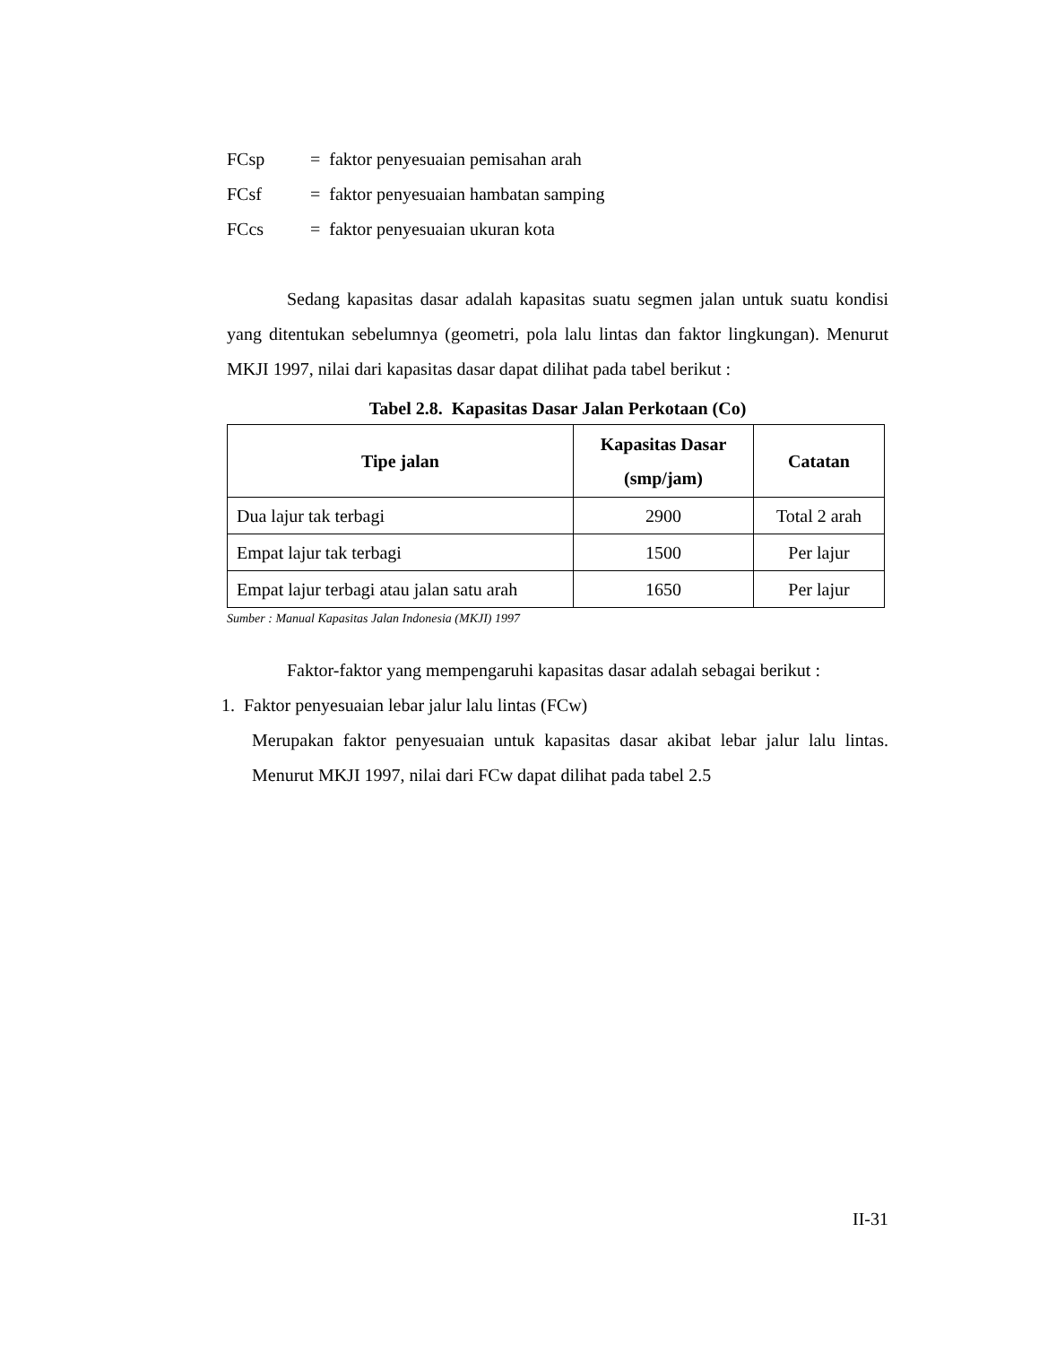FCsp = faktor penyesuaian pemisahan arah
FCsf = faktor penyesuaian hambatan samping
FCcs = faktor penyesuaian ukuran kota
Sedang kapasitas dasar adalah kapasitas suatu segmen jalan untuk suatu kondisi yang ditentukan sebelumnya (geometri, pola lalu lintas dan faktor lingkungan). Menurut MKJI 1997, nilai dari kapasitas dasar dapat dilihat pada tabel berikut :
Tabel 2.8. Kapasitas Dasar Jalan Perkotaan (Co)
| Tipe jalan | Kapasitas Dasar (smp/jam) | Catatan |
| --- | --- | --- |
| Dua lajur tak terbagi | 2900 | Total 2 arah |
| Empat lajur tak terbagi | 1500 | Per lajur |
| Empat lajur terbagi atau jalan satu arah | 1650 | Per lajur |
Sumber : Manual Kapasitas Jalan Indonesia (MKJI) 1997
Faktor-faktor yang mempengaruhi kapasitas dasar adalah sebagai berikut :
1. Faktor penyesuaian lebar jalur lalu lintas (FCw)
Merupakan faktor penyesuaian untuk kapasitas dasar akibat lebar jalur lalu lintas. Menurut MKJI 1997, nilai dari FCw dapat dilihat pada tabel 2.5
II-31